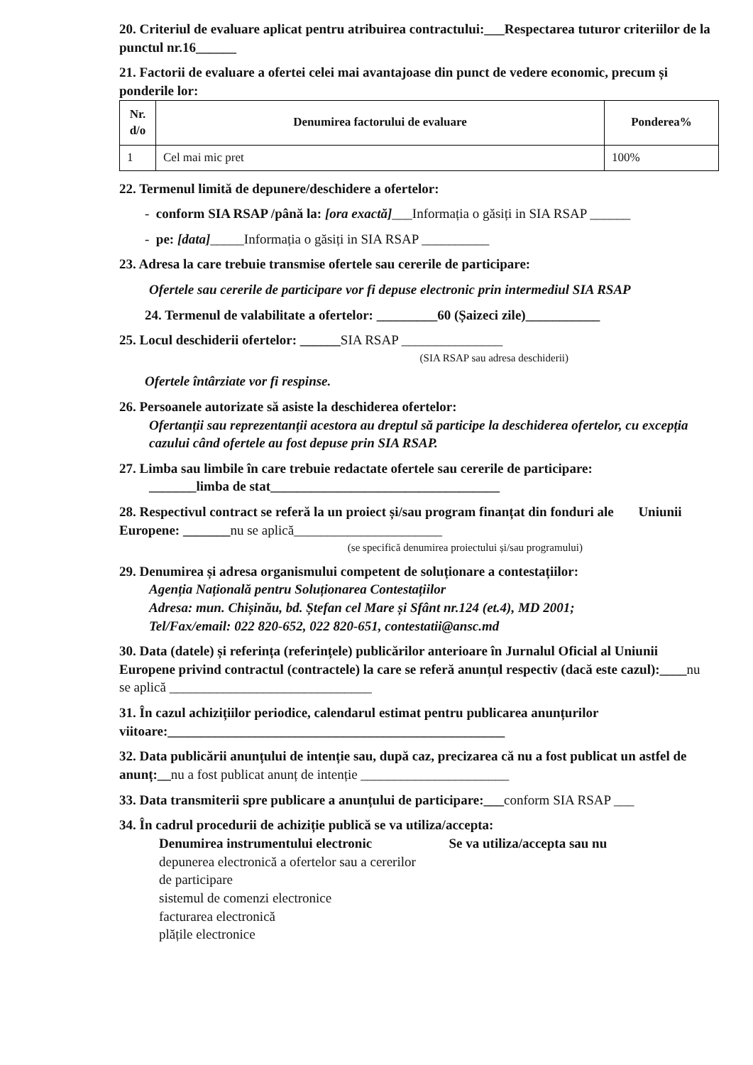20. Criteriul de evaluare aplicat pentru atribuirea contractului:___Respectarea tuturor criteriilor de la punctul nr.16______
21. Factorii de evaluare a ofertei celei mai avantajoase din punct de vedere economic, precum și ponderile lor:
| Nr. d/o | Denumirea factorului de evaluare | Ponderea% |
| --- | --- | --- |
| 1 | Cel mai mic pret | 100% |
22. Termenul limită de depunere/deschidere a ofertelor:
- conform SIA RSAP /până la: [ora exactă]___Informația o găsiți in SIA RSAP ______
- pe: [data]_____Informația o găsiți in SIA RSAP __________
23. Adresa la care trebuie transmise ofertele sau cererile de participare:
Ofertele sau cererile de participare vor fi depuse electronic prin intermediul SIA RSAP
24. Termenul de valabilitate a ofertelor: _________60 (Șaizeci zile)___________
25. Locul deschiderii ofertelor: ______SIA RSAP _______________
(SIA RSAP sau adresa deschiderii)
Ofertele întârziate vor fi respinse.
26. Persoanele autorizate să asiste la deschiderea ofertelor:
Ofertanții sau reprezentanții acestora au dreptul să participe la deschiderea ofertelor, cu excepția cazului când ofertele au fost depuse prin SIA RSAP.
27. Limba sau limbile în care trebuie redactate ofertele sau cererile de participare:
_______limba de stat__________________________________
28. Respectivul contract se referă la un proiect și/sau program finanțat din fonduri ale Uniunii Europene: _______nu se aplică______________________
(se specifică denumirea proiectului și/sau programului)
29. Denumirea și adresa organismului competent de soluționare a contestațiilor:
Agenția Națională pentru Soluționarea Contestațiilor
Adresa: mun. Chișinău, bd. Ștefan cel Mare și Sfânt nr.124 (et.4), MD 2001;
Tel/Fax/email: 022 820-652, 022 820-651, contestatii@ansc.md
30. Data (datele) și referința (referințele) publicărilor anterioare în Jurnalul Oficial al Uniunii Europene privind contractul (contractele) la care se referă anunțul respectiv (dacă este cazul):____nu se aplică ______________________________
31. În cazul achizițiilor periodice, calendarul estimat pentru publicarea anunțurilor viitoare:__________________________________________________
32. Data publicării anunțului de intenție sau, după caz, precizarea că nu a fost publicat un astfel de anunț:__nu a fost publicat anunț de intenție ______________________
33. Data transmiterii spre publicare a anunțului de participare:___conform SIA RSAP ___
34. În cadrul procedurii de achiziție publică se va utiliza/accepta:
Denumirea instrumentului electronic
depunerea electronică a ofertelor sau a cererilor de participare
sistemul de comenzi electronice
facturarea electronică
plățile electronice
Se va utiliza/accepta sau nu